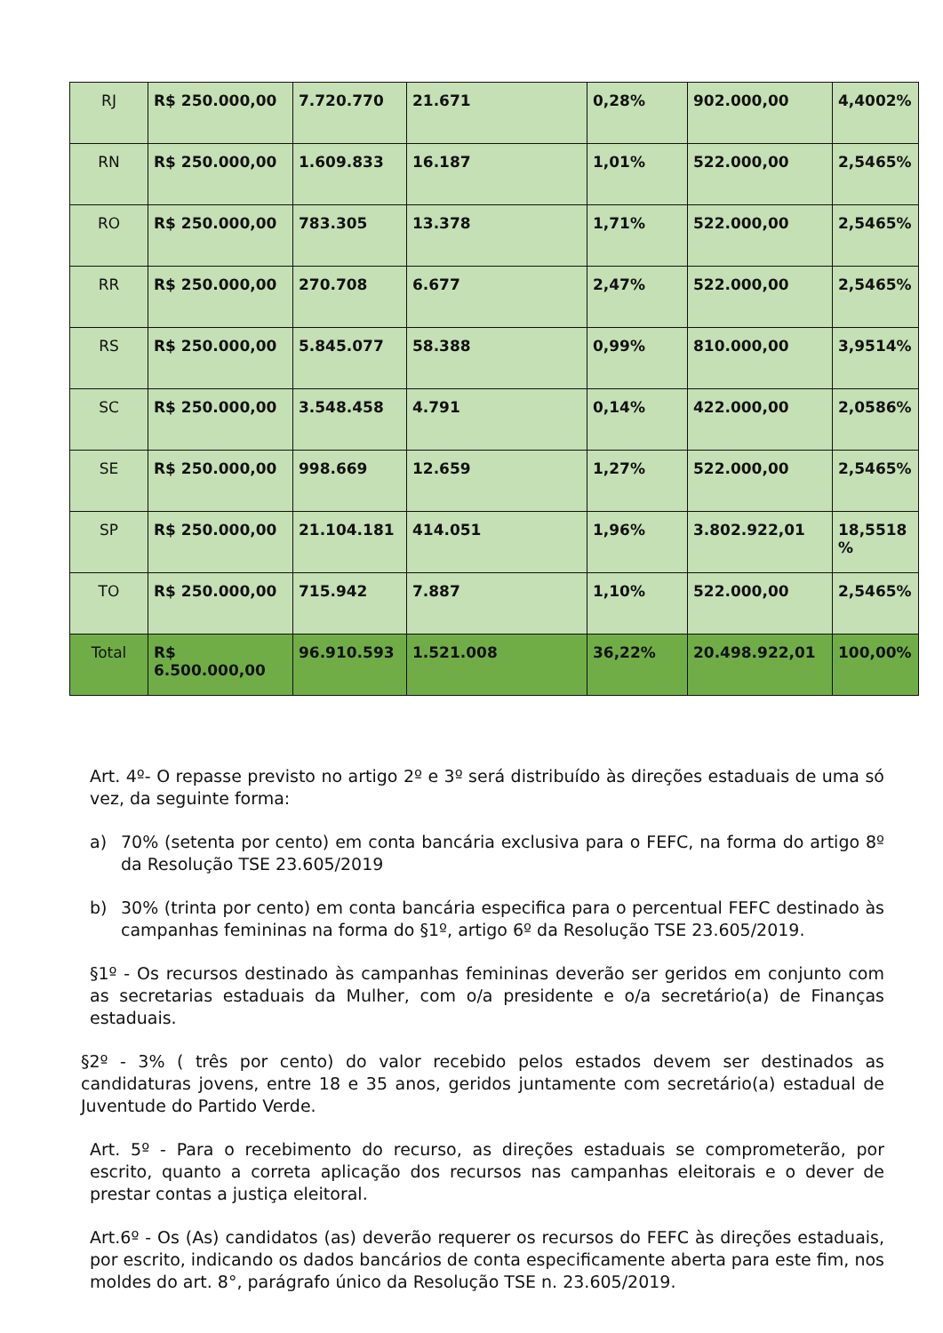| RJ | R$ 250.000,00 | 7.720.770 | 21.671 | 0,28% | 902.000,00 | 4,4002% |
| RN | R$ 250.000,00 | 1.609.833 | 16.187 | 1,01% | 522.000,00 | 2,5465% |
| RO | R$ 250.000,00 | 783.305 | 13.378 | 1,71% | 522.000,00 | 2,5465% |
| RR | R$ 250.000,00 | 270.708 | 6.677 | 2,47% | 522.000,00 | 2,5465% |
| RS | R$ 250.000,00 | 5.845.077 | 58.388 | 0,99% | 810.000,00 | 3,9514% |
| SC | R$ 250.000,00 | 3.548.458 | 4.791 | 0,14% | 422.000,00 | 2,0586% |
| SE | R$ 250.000,00 | 998.669 | 12.659 | 1,27% | 522.000,00 | 2,5465% |
| SP | R$ 250.000,00 | 21.104.181 | 414.051 | 1,96% | 3.802.922,01 | 18,5518 % |
| TO | R$ 250.000,00 | 715.942 | 7.887 | 1,10% | 522.000,00 | 2,5465% |
| Total | R$ 6.500.000,00 | 96.910.593 | 1.521.008 | 36,22% | 20.498.922,01 | 100,00% |
Art. 4º- O repasse previsto no artigo 2º e 3º será distribuído às direções estaduais de uma só vez, da seguinte forma:
a) 70% (setenta por cento) em conta bancária exclusiva para o FEFC, na forma do artigo 8º da Resolução TSE 23.605/2019
b) 30% (trinta por cento) em conta bancária especifica para o percentual FEFC destinado às campanhas femininas na forma do §1º, artigo 6º da Resolução TSE 23.605/2019.
§1º - Os recursos destinado às campanhas femininas deverão ser geridos em conjunto com as secretarias estaduais da Mulher, com o/a presidente e o/a secretário(a) de Finanças estaduais.
§2º - 3% ( três por cento) do valor recebido pelos estados devem ser destinados as candidaturas jovens, entre 18 e 35 anos, geridos juntamente com secretário(a) estadual de Juventude do Partido Verde.
Art. 5º - Para o recebimento do recurso, as direções estaduais se comprometerão, por escrito, quanto a correta aplicação dos recursos nas campanhas eleitorais e o dever de prestar contas a justiça eleitoral.
Art.6º - Os (As) candidatos (as) deverão requerer os recursos do FEFC às direções estaduais, por escrito, indicando os dados bancários de conta especificamente aberta para este fim, nos moldes do art. 8°, parágrafo único da Resolução TSE n. 23.605/2019.